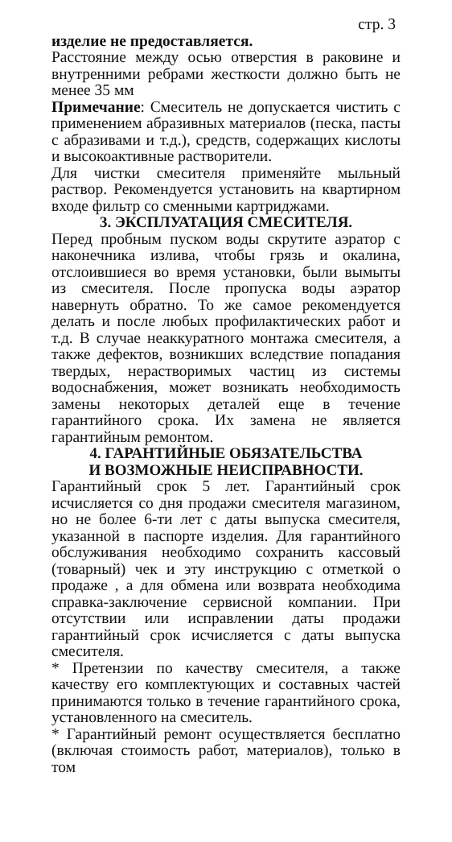стр. 3
изделие не предоставляется.
Расстояние между осью отверстия в раковине и внутренними ребрами жесткости должно быть не менее 35 мм
Примечание: Смеситель не допускается чистить с применением абразивных материалов (песка, пасты с абразивами и т.д.), средств, содержащих кислоты и высокоактивные растворители.
Для чистки смесителя применяйте мыльный раствор. Рекомендуется установить на квартирном входе фильтр со сменными картриджами.
3. ЭКСПЛУАТАЦИЯ СМЕСИТЕЛЯ.
Перед пробным пуском воды скрутите аэратор с наконечника излива, чтобы грязь и окалина, отслоившиеся во время установки, были вымыты из смесителя. После пропуска воды аэратор навернуть обратно. То же самое рекомендуется делать и после любых профилактических работ и т.д. В случае неаккуратного монтажа смесителя, а также дефектов, возникших вследствие попадания твердых, нерастворимых частиц из системы водоснабжения, может возникать необходимость замены некоторых деталей еще в течение гарантийного срока. Их замена не является гарантийным ремонтом.
4. ГАРАНТИЙНЫЕ ОБЯЗАТЕЛЬСТВА
И ВОЗМОЖНЫЕ НЕИСПРАВНОСТИ.
Гарантийный срок 5 лет. Гарантийный срок исчисляется со дня продажи смесителя магазином, но не более 6-ти лет с даты выпуска смесителя, указанной в паспорте изделия. Для гарантийного обслуживания необходимо сохранить кассовый (товарный) чек и эту инструкцию с отметкой о продаже , а для обмена или возврата необходима справка-заключение сервисной компании. При отсутствии или исправлении даты продажи гарантийный срок исчисляется с даты выпуска смесителя.
* Претензии по качеству смесителя, а также качеству его комплектующих и составных частей принимаются только в течение гарантийного срока, установленного на смеситель.
* Гарантийный ремонт осуществляется бесплатно (включая стоимость работ, материалов), только в том